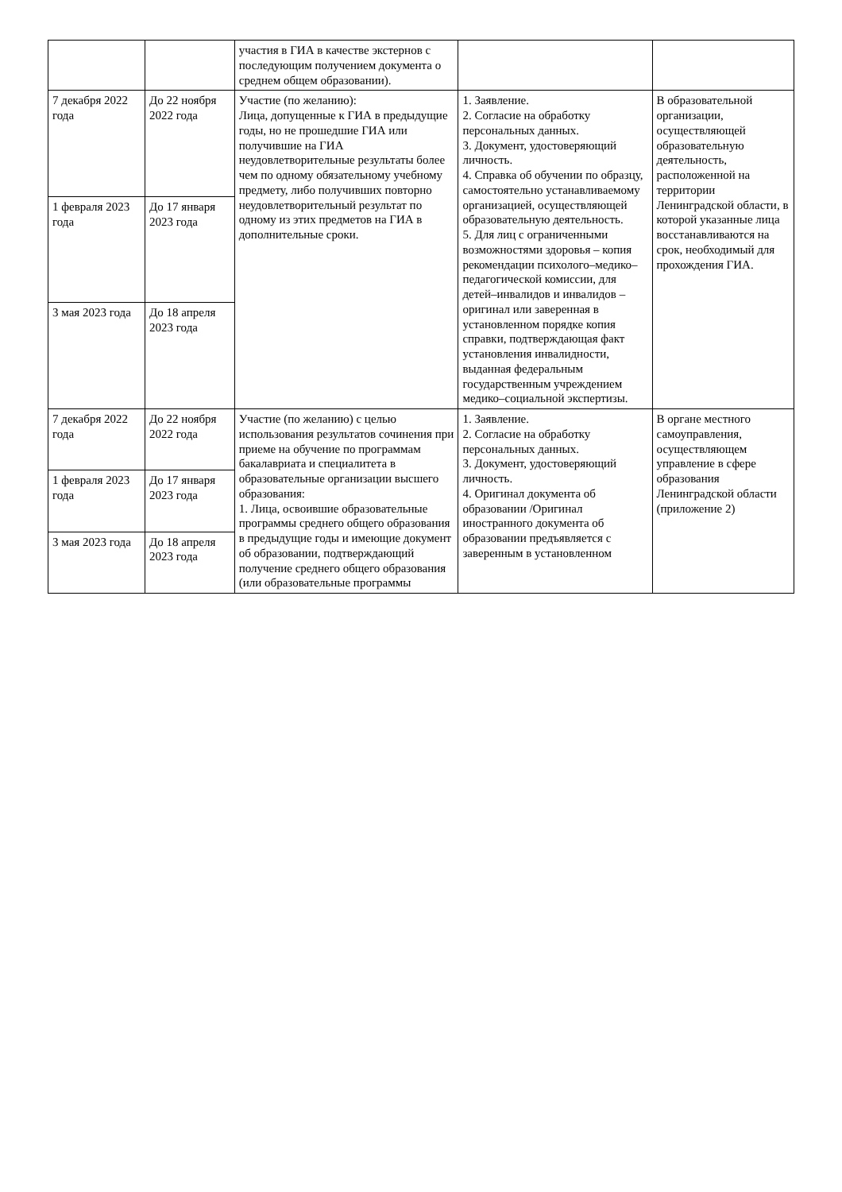| | | участия в ГИА в качестве экстернов с последующим получением документа о среднем общем образовании). | | |
| 7 декабря 2022 года | До 22 ноября 2022 года | Участие (по желанию): Лица, допущенные к ГИА в предыдущие годы, но не прошедшие ГИА или получившие на ГИА неудовлетворительные результаты более чем по одному обязательному учебному предмету, либо получивших повторно неудовлетворительный результат по одному из этих предметов на ГИА в дополнительные сроки. | 1. Заявление. 2. Согласие на обработку персональных данных. 3. Документ, удостоверяющий личность. 4. Справка об обучении по образцу, самостоятельно устанавливаемому организацией, осуществляющей образовательную деятельность. 5. Для лиц с ограниченными возможностями здоровья – копия рекомендации психолого–медико–педагогической комиссии, для детей–инвалидов и инвалидов – оригинал или заверенная в установленном порядке копия справки, подтверждающая факт установления инвалидности, выданная федеральным государственным учреждением медико–социальной экспертизы. | В образовательной организации, осуществляющей образовательную деятельность, расположенной на территории Ленинградской области, в которой указанные лица восстанавливаются на срок, необходимый для прохождения ГИА. |
| 1 февраля 2023 года | До 17 января 2023 года | | | |
| 3 мая 2023 года | До 18 апреля 2023 года | | | |
| 7 декабря 2022 года | До 22 ноября 2022 года | Участие (по желанию) с целью использования результатов сочинения при приеме на обучение по программам бакалавриата и специалитета в образовательные организации высшего образования: 1. Лица, освоившие образовательные программы среднего общего образования в предыдущие годы и имеющие документ об образовании, подтверждающий получение среднего общего образования (или образовательные программы | 1. Заявление. 2. Согласие на обработку персональных данных. 3. Документ, удостоверяющий личность. 4. Оригинал документа об образовании /Оригинал иностранного документа об образовании предъявляется с заверенным в установленном | В органе местного самоуправления, осуществляющем управление в сфере образования Ленинградской области (приложение 2) |
| 1 февраля 2023 года | До 17 января 2023 года | | | |
| 3 мая 2023 года | До 18 апреля 2023 года | | | |